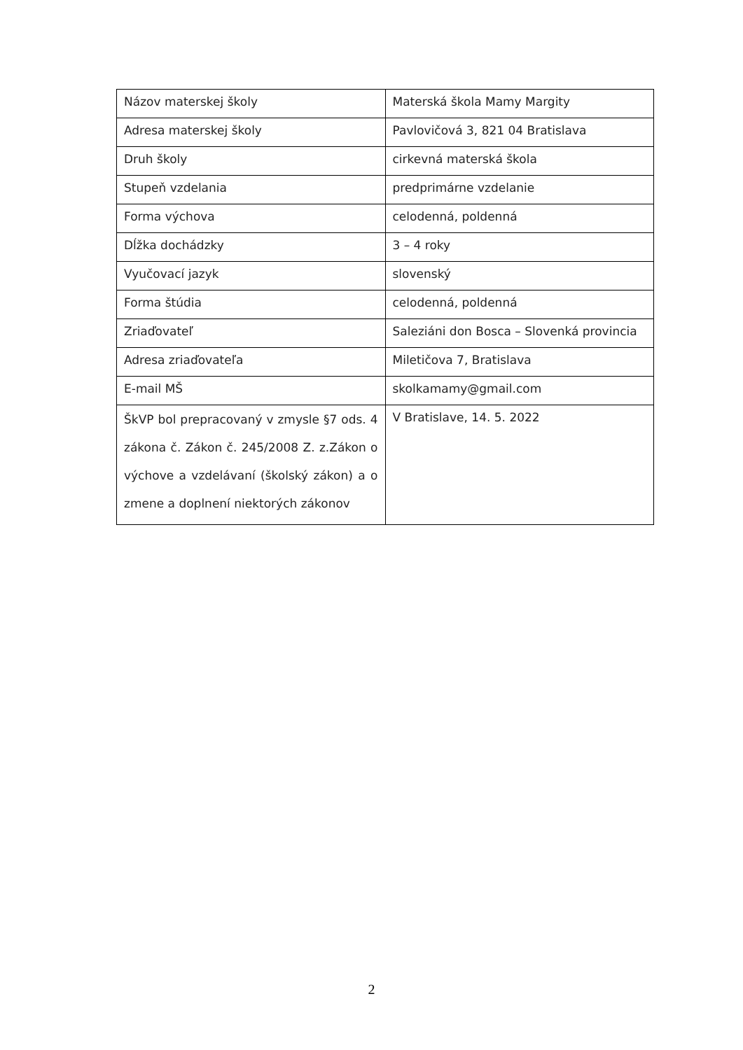| Názov materskej školy | Materská škola Mamy Margity |
| Adresa materskej školy | Pavlovičová 3, 821 04 Bratislava |
| Druh školy | cirkevná materská škola |
| Stupeň vzdelania | predprimárne vzdelanie |
| Forma výchova | celodenná, poldenná |
| Dĺžka dochádzky | 3 – 4 roky |
| Vyučovací jazyk | slovenský |
| Forma štúdia | celodenná, poldenná |
| Zriaďovateľ | Saleziáni don Bosca – Slovenká provincia |
| Adresa zriaďovateľa | Miletičova 7, Bratislava |
| E-mail MŠ | skolkamamy@gmail.com |
| ŠkVP bol prepracovaný v zmysle §7 ods. 4 zákona č. Zákon č. 245/2008 Z. z.Zákon o výchove a vzdelávaní (školský zákon) a o zmene a doplnení niektorých zákonov | V Bratislave, 14. 5. 2022 |
2